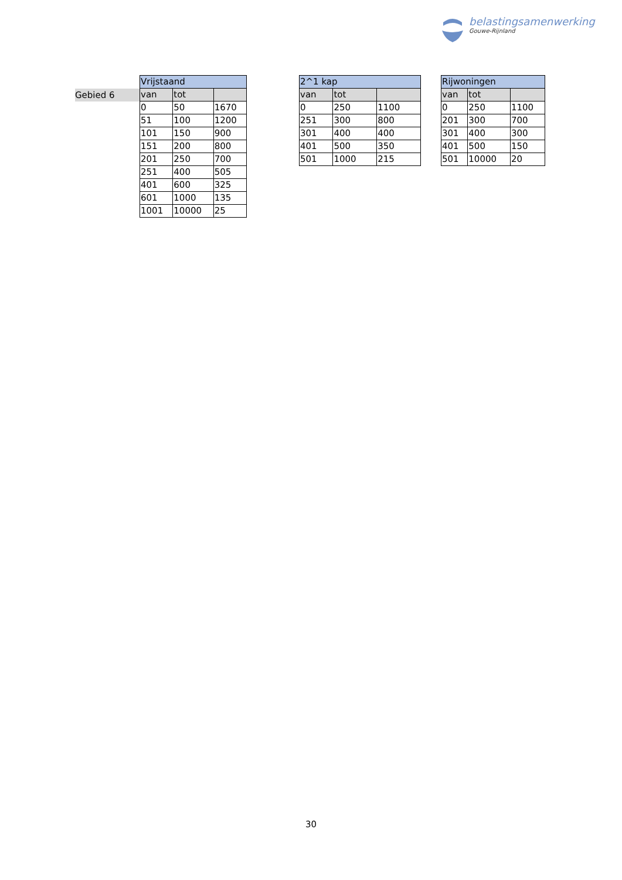belastingsamenwerking
Gouwe-Rijnland
Gebied 6
| Vrijstaand | | |
| --- | --- | --- |
| van | tot | |
| 0 | 50 | 1670 |
| 51 | 100 | 1200 |
| 101 | 150 | 900 |
| 151 | 200 | 800 |
| 201 | 250 | 700 |
| 251 | 400 | 505 |
| 401 | 600 | 325 |
| 601 | 1000 | 135 |
| 1001 | 10000 | 25 |
| 2^1 kap | | |
| --- | --- | --- |
| van | tot | |
| 0 | 250 | 1100 |
| 251 | 300 | 800 |
| 301 | 400 | 400 |
| 401 | 500 | 350 |
| 501 | 1000 | 215 |
| Rijwoningen | | |
| --- | --- | --- |
| van | tot | |
| 0 | 250 | 1100 |
| 201 | 300 | 700 |
| 301 | 400 | 300 |
| 401 | 500 | 150 |
| 501 | 10000 | 20 |
30